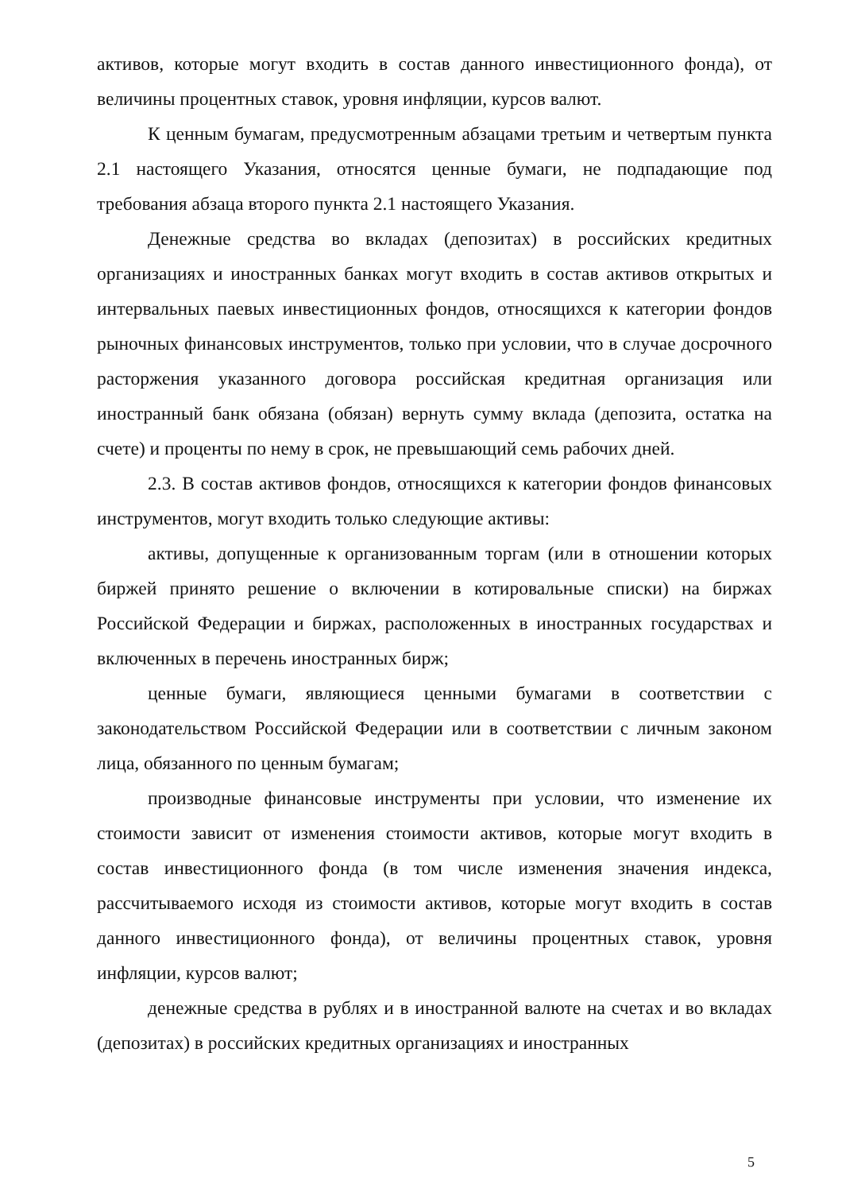активов, которые могут входить в состав данного инвестиционного фонда), от величины процентных ставок, уровня инфляции, курсов валют.
К ценным бумагам, предусмотренным абзацами третьим и четвертым пункта 2.1 настоящего Указания, относятся ценные бумаги, не подпадающие под требования абзаца второго пункта 2.1 настоящего Указания.
Денежные средства во вкладах (депозитах) в российских кредитных организациях и иностранных банках могут входить в состав активов открытых и интервальных паевых инвестиционных фондов, относящихся к категории фондов рыночных финансовых инструментов, только при условии, что в случае досрочного расторжения указанного договора российская кредитная организация или иностранный банк обязана (обязан) вернуть сумму вклада (депозита, остатка на счете) и проценты по нему в срок, не превышающий семь рабочих дней.
2.3. В состав активов фондов, относящихся к категории фондов финансовых инструментов, могут входить только следующие активы:
активы, допущенные к организованным торгам (или в отношении которых биржей принято решение о включении в котировальные списки) на биржах Российской Федерации и биржах, расположенных в иностранных государствах и включенных в перечень иностранных бирж;
ценные бумаги, являющиеся ценными бумагами в соответствии с законодательством Российской Федерации или в соответствии с личным законом лица, обязанного по ценным бумагам;
производные финансовые инструменты при условии, что изменение их стоимости зависит от изменения стоимости активов, которые могут входить в состав инвестиционного фонда (в том числе изменения значения индекса, рассчитываемого исходя из стоимости активов, которые могут входить в состав данного инвестиционного фонда), от величины процентных ставок, уровня инфляции, курсов валют;
денежные средства в рублях и в иностранной валюте на счетах и во вкладах (депозитах) в российских кредитных организациях и иностранных
5